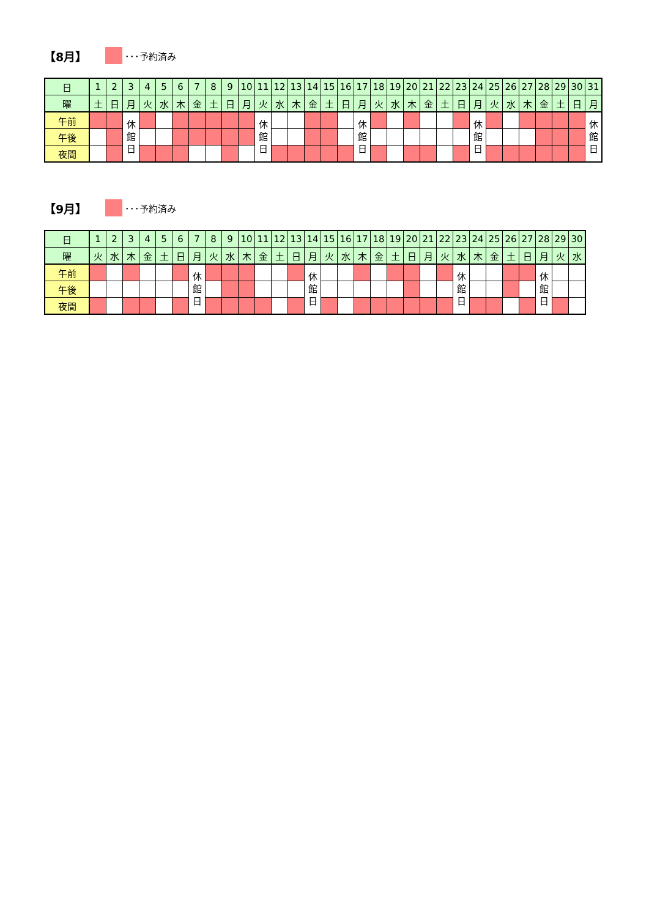【8月】 ･･･予約済み
| 日 | 1 | 2 | 3 | 4 | 5 | 6 | 7 | 8 | 9 | 10 | 11 | 12 | 13 | 14 | 15 | 16 | 17 | 18 | 19 | 20 | 21 | 22 | 23 | 24 | 25 | 26 | 27 | 28 | 29 | 30 | 31 |
| 曜 | 土 | 日 | 月 | 火 | 水 | 木 | 金 | 土 | 日 | 月 | 火 | 水 | 木 | 金 | 土 | 日 | 月 | 火 | 水 | 木 | 金 | 土 | 日 | 月 | 火 | 水 | 木 | 金 | 土 | 日 | 月 |
| 午前 | | | 休 館 日 | | | | | | | | 休 館 日 | | | | | | 休 館 日 | | | | | | | 休 館 日 | | | | | | | 休 館 日 |
| 午後 | | | | | | | | | | | | | | | | | | | | | | | | | | | | | | | |
| 夜間 | | | | | | | | | | | | | | | | | | | | | | | | | | | | | | | |
【9月】 ･･･予約済み
| 日 | 1 | 2 | 3 | 4 | 5 | 6 | 7 | 8 | 9 | 10 | 11 | 12 | 13 | 14 | 15 | 16 | 17 | 18 | 19 | 20 | 21 | 22 | 23 | 24 | 25 | 26 | 27 | 28 | 29 | 30 |
| 曜 | 火 | 水 | 木 | 金 | 土 | 日 | 月 | 火 | 水 | 木 | 金 | 土 | 日 | 月 | 火 | 水 | 木 | 金 | 土 | 日 | 月 | 火 | 水 | 木 | 金 | 土 | 日 | 月 | 火 | 水 |
| 午前 | | | | | | | 休 館 日 | | | | | | | 休 館 日 | | | | | | | | | 休 館 日 | | | | | 休 館 日 | | |
| 午後 | | | | | | | | | | | | | | | | | | | | | | | | | | | | | | |
| 夜間 | | | | | | | | | | | | | | | | | | | | | | | | | | | | | | |